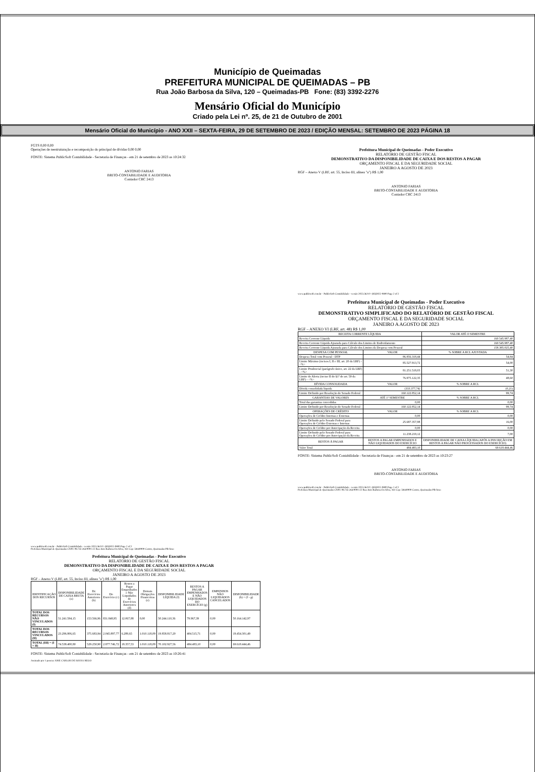Município de Queimadas
PREFEITURA MUNICIPAL DE QUEIMADAS – PB
Rua João Barbosa da Silva, 120 – Queimadas-PB Fone: (83) 3392-2276
Mensário Oficial do Município
Criado pela Lei nº. 25, de 21 de Outubro de 2001
Mensário Oficial do Município - ANO XXII – SEXTA-FEIRA, 29 DE SETEMBRO DE 2023 / EDIÇÃO MENSAL: SETEMBRO DE 2023 PÁGINA 18
FGTS 0,00 0,00
Operações de reestruturação e recomposição do principal de dívidas 0,00 0,00
FONTE: Sistema PublicSoft Contabilidade - Secretaria de Finanças - em 21 de setembro de 2023 as 10:24:32
ANTONIO FARIAS
BRITO-CONTABILIDADE E AUDITORIA
Contador CRC 2413
www.publicsoft.com.br - PublicSoft Contabilidade - versão 2023.36.0.0 -(83)3022-0800 Page 2 of 2
Prefeitura Municipal de Queimadas CNPJ: 08.742.264/0001-22 Rua João Barbosa Da Silva, 161 Cep: 58440000 Centro, Queimadas-PB fone:
Prefeitura Municipal de Queimadas - Poder Executivo
RELATÓRIO DE GESTÃO FISCAL
DEMONSTRATIVO DA DISPONIBILIDADE DE CAIXA E DOS RESTOS A PAGAR
ORÇAMENTO FISCAL E DA SEGURIDADE SOCIAL
JANEIRO A AGOSTO DE 2023
RGF – Anexo V (LRF, art. 55, Inciso III, alínea "a") R$ 1,00
| IDENTIFICAÇÃO DOS RECURSOS | DISPONIBILIDADE DE CAIXA BRUTA (a) | De Exercícios Anteriores (b) | Do Exercício (c) | Restos a Pagar Empenhados e Não Liquidados de Exercícios Anteriores (d) | Demais Obrigações Financeiras (e) | DISPONIBILIDADE LÍQUIDA (f) | RESTOS A PAGAR EMPENHADOS E NÃO LIQUIDADOS DO EXERCÍCIO (g) | EMPENHOS NÃO LIQUIDADOS CANCELADOS | DISPONIBILIDADE (h) = (f - g) |
| --- | --- | --- | --- | --- | --- | --- | --- | --- | --- |
| TOTAL DOS RECURSOS NÃO VINCULADOS (I) | 51.241.594,15 | 153.566,96 | 831.848,95 | 12.067,88 | 0,00 | 50.244.110,36 | 79.967,39 | 0,00 | 50.164.142,97 |
| TOTAL DOS RECURSOS VINCULADOS (II) | 23.296.806,65 | 375.683,94 | 2.045.897,77 | 6.289,65 | 1.010.118,09 | 19.858.817,20 | 404.515,71 | 0,00 | 19.454.301,49 |
| TOTAL (III) = (I + II) | 74.538.400,80 | 529.250,90 | 2.877.746,72 | 18.357,53 | 1.010.118,09 | 70.102.927,56 | 484.483,10 | 0,00 | 69.618.444,46 |
FONTE: Sistema PublicSoft Contabilidade - Secretaria de Finanças - em 21 de setembro de 2023 as 10:26:41
Assinado por 1 pessoa: JOSE CARLOS DE SOUSA REGO
Prefeitura Municipal de Queimadas - Poder Executivo
RELATÓRIO DE GESTÃO FISCAL
DEMONSTRATIVO DA DISPONIBILIDADE DE CAIXA E DOS RESTOS A PAGAR
ORÇAMENTO FISCAL E DA SEGURIDADE SOCIAL
JANEIRO A AGOSTO DE 2023
RGF – Anexo V (LRF, art. 55, Inciso III, alínea "a") R$ 1,00
ANTONIO FARIAS
BRITO-CONTABILIDADE E AUDITORIA
Contador CRC 2413
www.publicsoft.com.br - PublicSoft Contabilidade - versão 2023.36.0.0 -(83)3022-0800 Page 2 of 2
Prefeitura Municipal de Queimadas - Poder Executivo
RELATÓRIO DE GESTÃO FISCAL
DEMONSTRATIVO SIMPLIFICADO DO RELATÓRIO DE GESTÃO FISCAL
ORÇAMENTO FISCAL E DA SEGURIDADE SOCIAL
JANEIRO A AGOSTO DE 2023
RGF – ANEXO VI (LRF, art. 48) R$ 1,00
| RECEITA CORRENTE LÍQUIDA | | VALOR ATÉ O SEMESTRE |
| --- | --- | --- |
| Receita Corrente Líquida | | 160.545.987,40 |
| Receita Corrente Líquida Ajustada para Cálculo dos Limites de Endividamento | | 160.545.987,40 |
| Receita Corrente Líquida Ajustada para Cálculo dos Limites da Despesa com Pessoal | | 158.385.025,40 |
| DESPESA COM PESSOAL | VALOR | % SOBRE A RCL AJUSTADA |
| Despesa Total com Pessoal - DTP | 86.856.318,44 | 54,84 |
| Limite Máximo (incisos I, II e III, art. 20 da LRF) - <%> | 85.527.913,72 | 54,00 |
| Limite Prudencial (parágrafo único, art. 22 da LRF) - <%> | 81.251.518,03 | 51,30 |
| Limite de Alerta (inciso II do §1º do art. 59 da LRF) - <%> | 76.975.122,35 | 48,60 |
| DÍVIDA CONSOLIDADA | VALOR | % SOBRE A RCL |
| Dívida consolidada líquida | (333.377,74) | (0,21) |
| Limite Definido por Resolução do Senado Federal | 160.122.852,14 | 99,74 |
| GARANTIAS DE VALORES | ATÉ 1º SEMESTRE | % SOBRE A RCL |
| Total das garantias concedidas | 0,00 | 0,00 |
| Limite Definido por Resolução do Senado Federal | 160.122.852,14 | 99,74 |
| OPERAÇÕES DE CRÉDITO | VALOR | % SOBRE A RCL |
| Operações de Crédito Internas e Externas | 0,00 | 0,00 |
| Limite Definido pelo Senado Federal para Operações de Crédito Externas e Internas | 25.687.357,98 | 16,00 |
| Operações de Crédito por Antecipação da Receita | 0,00 | 0,00 |
| Limite Definido pelo Senado Federal para Operações de Crédito por Antecipação da Receita | 11.238.219,12 | 7,00 |
| RESTOS À PAGAR | RESTOS A PAGAR EMPENHADOS E NÃO LIQUIDADOS DO EXERCÍCIO | DISPONIBILIDADE DE CAIXA LÍQUIDA (APÓS A INSCRIÇÃO EM RESTOS A PAGAR NÃO PROCESSADOS DO EXERCÍCIO) |
| Valor Total | 484.483,10 | 69.618.444,46 |
FONTE: Sistema PublicSoft Contabilidade - Secretaria de Finanças - em 21 de setembro de 2023 as 10:23:27
ANTONIO FARIAS
BRITO-CONTABILIDADE E AUDITORIA
www.publicsoft.com.br - PublicSoft Contabilidade - versão 2023.36.0.0 -(83)3022-0800 Page 1 of 2
Prefeitura Municipal de Queimadas CNPJ: 08.742.264/0001-22 Rua João Barbosa Da Silva, 161 Cep: 58440000 Centro, Queimadas-PB fone: